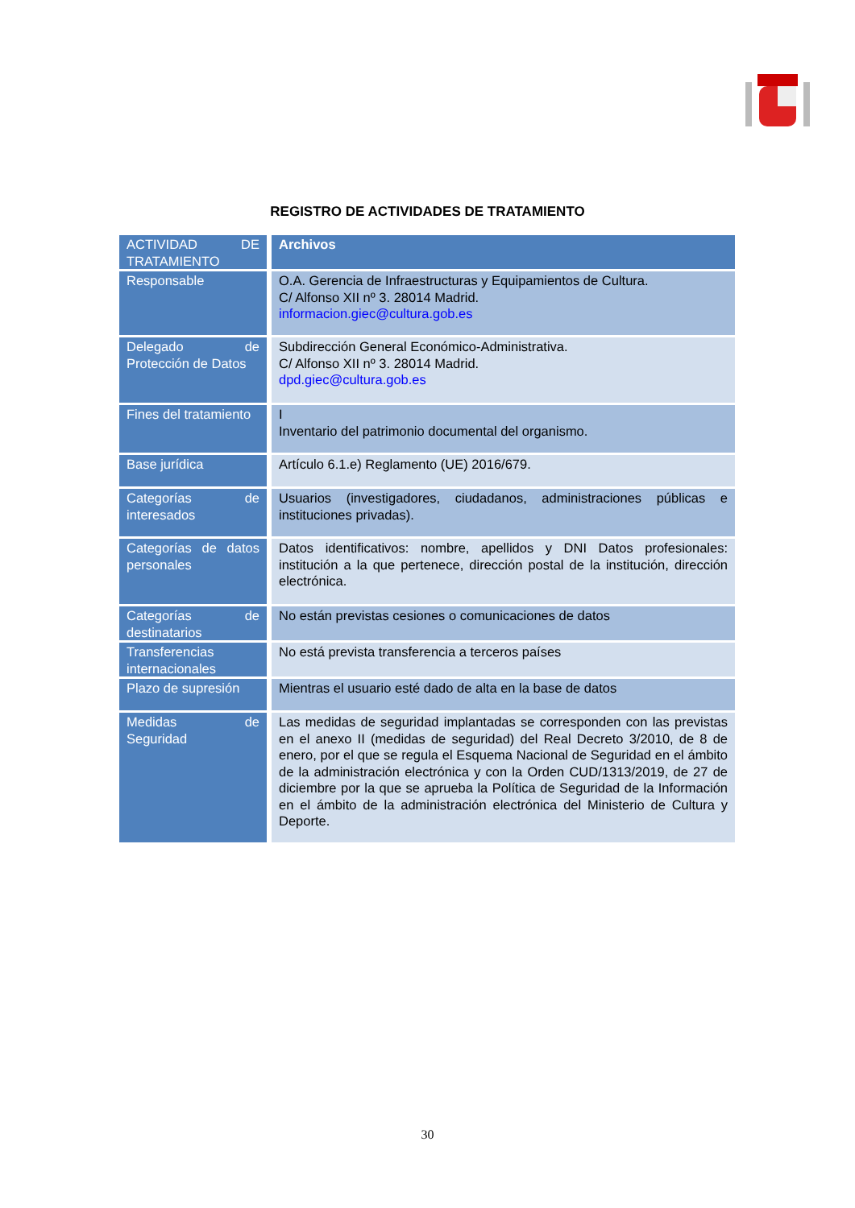REGISTRO DE ACTIVIDADES DE TRATAMIENTO
| ACTIVIDAD DE TRATAMIENTO | Archivos |
| Responsable | O.A. Gerencia de Infraestructuras y Equipamientos de Cultura. C/ Alfonso XII nº 3. 28014 Madrid. informacion.giec@cultura.gob.es |
| Delegado de Protección de Datos | Subdirección General Económico-Administrativa. C/ Alfonso XII nº 3. 28014 Madrid. dpd.giec@cultura.gob.es |
| Fines del tratamiento | I Inventario del patrimonio documental del organismo. |
| Base jurídica | Artículo 6.1.e) Reglamento (UE) 2016/679. |
| Categorías de interesados | Usuarios (investigadores, ciudadanos, administraciones públicas e instituciones privadas). |
| Categorías de datos personales | Datos identificativos: nombre, apellidos y DNI Datos profesionales: institución a la que pertenece, dirección postal de la institución, dirección electrónica. |
| Categorías de destinatarios | No están previstas cesiones o comunicaciones de datos |
| Transferencias internacionales | No está prevista transferencia a terceros países |
| Plazo de supresión | Mientras el usuario esté dado de alta en la base de datos |
| Medidas de Seguridad | Las medidas de seguridad implantadas se corresponden con las previstas en el anexo II (medidas de seguridad) del Real Decreto 3/2010, de 8 de enero, por el que se regula el Esquema Nacional de Seguridad en el ámbito de la administración electrónica y con la Orden CUD/1313/2019, de 27 de diciembre por la que se aprueba la Política de Seguridad de la Información en el ámbito de la administración electrónica del Ministerio de Cultura y Deporte. |
30